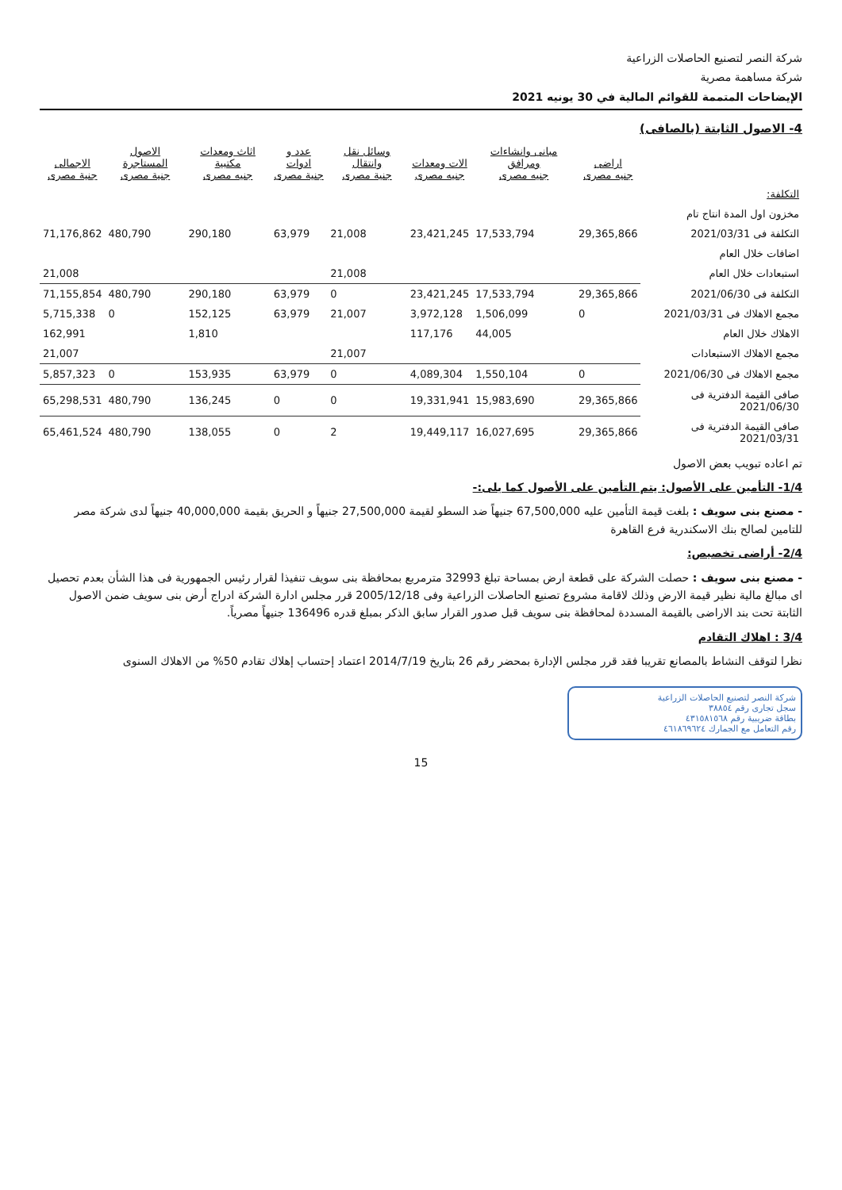شركة النصر لتصنيع الحاصلات الزراعية
شركة مساهمة مصرية
الإيضاحات المتممة للقوائم المالية في 30 يونيه 2021
4- الاصول الثابتة (بالصافى)
| | اراضى جنيه مصرى | مبانى وانشاءات ومرافق جنيه مصرى | الات ومعدات جنيه مصرى | وسائل نقل وانتقال جنية مصرى | عدد و ادوات جنية مصرى | اثاث ومعدات مكتبية جنيه مصرى | الاصول المستاجرة جنية مصرى | الاجمالى جنية مصرى |
| --- | --- | --- | --- | --- | --- | --- | --- | --- |
| التكلفة: | | | | | | | | |
| مخزون اول المدة انتاج تام | | | | | | | | |
| التكلفة فى 2021/03/31 | 29,365,866 | 17,533,794 | 23,421,245 | 21,008 | 63,979 | 290,180 | 480,790 | 71,176,862 |
| اضافات خلال العام | | | | | | | | |
| استبعادات خلال العام | | | | 21,008 | | | | 21,008 |
| التكلفة فى 2021/06/30 | 29,365,866 | 17,533,794 | 23,421,245 | 0 | 63,979 | 290,180 | 480,790 | 71,155,854 |
| مجمع الاهلاك فى 2021/03/31 | 0 | 1,506,099 | 3,972,128 | 21,007 | 63,979 | 152,125 | 0 | 5,715,338 |
| الاهلاك خلال العام | | 44,005 | 117,176 | | | 1,810 | | 162,991 |
| مجمع الاهلاك الاستبعادات | | | | 21,007 | | | | 21,007 |
| مجمع الاهلاك فى 2021/06/30 | 0 | 1,550,104 | 4,089,304 | 0 | 63,979 | 153,935 | 0 | 5,857,323 |
| صافى القيمة الدفترية فى 2021/06/30 | 29,365,866 | 15,983,690 | 19,331,941 | 0 | 0 | 136,245 | 480,790 | 65,298,531 |
| صافى القيمة الدفترية فى 2021/03/31 | 29,365,866 | 16,027,695 | 19,449,117 | 2 | 0 | 138,055 | 480,790 | 65,461,524 |
تم اعاده تبويب بعض الاصول
1/4- التأمين على الأصول: يتم التأمين على الأصول كما يلى:-
- مصنع بنى سويف : بلغت قيمة التأمين عليه 67,500,000 جنيهاً ضد السطو لقيمة 27,500,000 جنيهاً و الحريق بقيمة 40,000,000 جنيهاً لدى شركة مصر للتامين لصالح بنك الاسكندرية فرع القاهرة
2/4- أراضى تخصيص:
- مصنع بنى سويف : حصلت الشركة على قطعة ارض بمساحة تبلغ 32993 مترمربع بمحافظة بنى سويف تنفيذا لقرار رئيس الجمهورية فى هذا الشأن بعدم تحصيل اى مبالغ مالية نظير قيمة الارض وذلك لاقامة مشروع تصنيع الحاصلات الزراعية وفى 2005/12/18 قرر مجلس ادارة الشركة ادراج أرض بنى سويف ضمن الاصول الثابتة تحت بند الاراضى بالقيمة المسددة لمحافظة بنى سويف قبل صدور القرار سابق الذكر بمبلغ قدره 136496 جنيهاً مصرياً.
3/4 : اهلاك التقادم
نظرا لتوقف النشاط بالمصانع تقريبا فقد قرر مجلس الإدارة بمحضر رقم 26 بتاريخ 2014/7/19 اعتماد إحتساب إهلاك تقادم 50% من الاهلاك السنوى
شركة النصر لتصنيع الحاصلات الزراعية
سجل تجارى رقم ٣٨٨٥٤
بطاقة ضريبية رقم ٤٣١٥٨١٥٦٨
رقم التعامل مع الجمارك ٤٦١٨٦٩٦٢٤
15